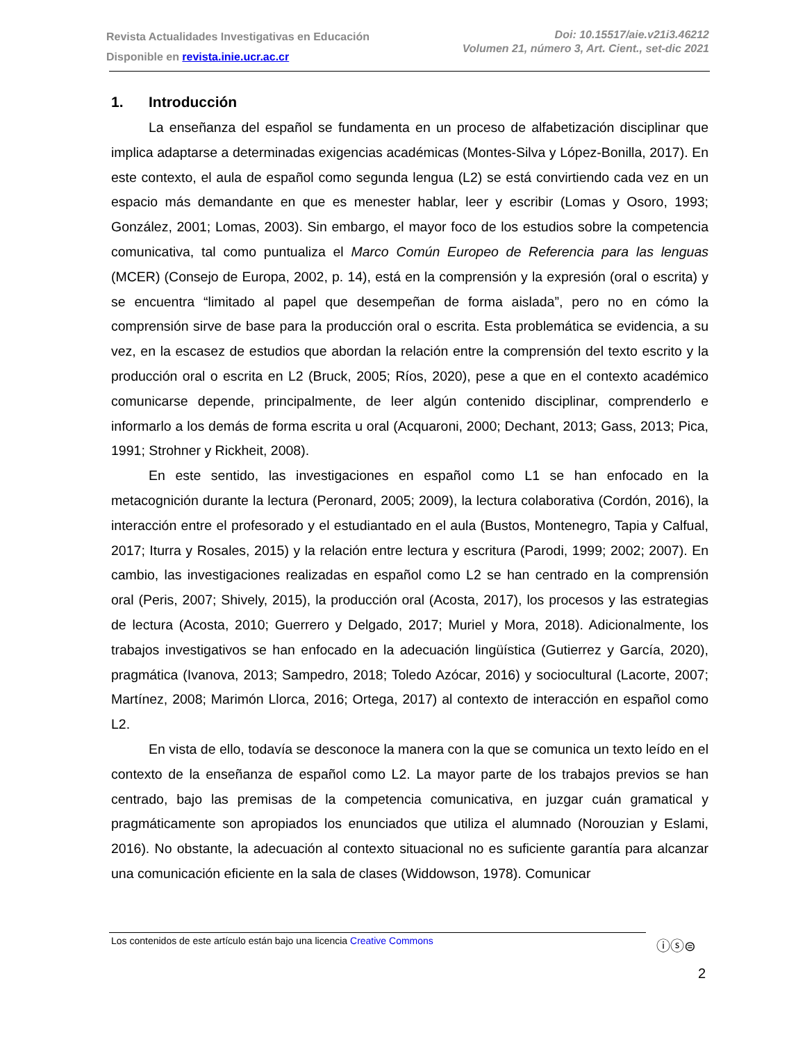Revista Actualidades Investigativas en Educación
Disponible en revista.inie.ucr.ac.cr
Doi: 10.15517/aie.v21i3.46212
Volumen 21, número 3, Art. Cient., set-dic 2021
1. Introducción
La enseñanza del español se fundamenta en un proceso de alfabetización disciplinar que implica adaptarse a determinadas exigencias académicas (Montes-Silva y López-Bonilla, 2017). En este contexto, el aula de español como segunda lengua (L2) se está convirtiendo cada vez en un espacio más demandante en que es menester hablar, leer y escribir (Lomas y Osoro, 1993; González, 2001; Lomas, 2003). Sin embargo, el mayor foco de los estudios sobre la competencia comunicativa, tal como puntualiza el Marco Común Europeo de Referencia para las lenguas (MCER) (Consejo de Europa, 2002, p. 14), está en la comprensión y la expresión (oral o escrita) y se encuentra “limitado al papel que desempeñan de forma aislada”, pero no en cómo la comprensión sirve de base para la producción oral o escrita. Esta problemática se evidencia, a su vez, en la escasez de estudios que abordan la relación entre la comprensión del texto escrito y la producción oral o escrita en L2 (Bruck, 2005; Ríos, 2020), pese a que en el contexto académico comunicarse depende, principalmente, de leer algún contenido disciplinar, comprenderlo e informarlo a los demás de forma escrita u oral (Acquaroni, 2000; Dechant, 2013; Gass, 2013; Pica, 1991; Strohner y Rickheit, 2008).
En este sentido, las investigaciones en español como L1 se han enfocado en la metacognición durante la lectura (Peronard, 2005; 2009), la lectura colaborativa (Cordón, 2016), la interacción entre el profesorado y el estudiantado en el aula (Bustos, Montenegro, Tapia y Calfual, 2017; Iturra y Rosales, 2015) y la relación entre lectura y escritura (Parodi, 1999; 2002; 2007). En cambio, las investigaciones realizadas en español como L2 se han centrado en la comprensión oral (Peris, 2007; Shively, 2015), la producción oral (Acosta, 2017), los procesos y las estrategias de lectura (Acosta, 2010; Guerrero y Delgado, 2017; Muriel y Mora, 2018). Adicionalmente, los trabajos investigativos se han enfocado en la adecuación lingüística (Gutierrez y García, 2020), pragmática (Ivanova, 2013; Sampedro, 2018; Toledo Azócar, 2016) y sociocultural (Lacorte, 2007; Martínez, 2008; Marimón Llorca, 2016; Ortega, 2017) al contexto de interacción en español como L2.
En vista de ello, todavía se desconoce la manera con la que se comunica un texto leído en el contexto de la enseñanza de español como L2. La mayor parte de los trabajos previos se han centrado, bajo las premisas de la competencia comunicativa, en juzgar cuán gramatical y pragmáticamente son apropiados los enunciados que utiliza el alumnado (Norouzian y Eslami, 2016). No obstante, la adecuación al contexto situacional no es suficiente garantía para alcanzar una comunicación eficiente en la sala de clases (Widdowson, 1978). Comunicar
Los contenidos de este artículo están bajo una licencia Creative Commons
ⓘⓢ⊜
2